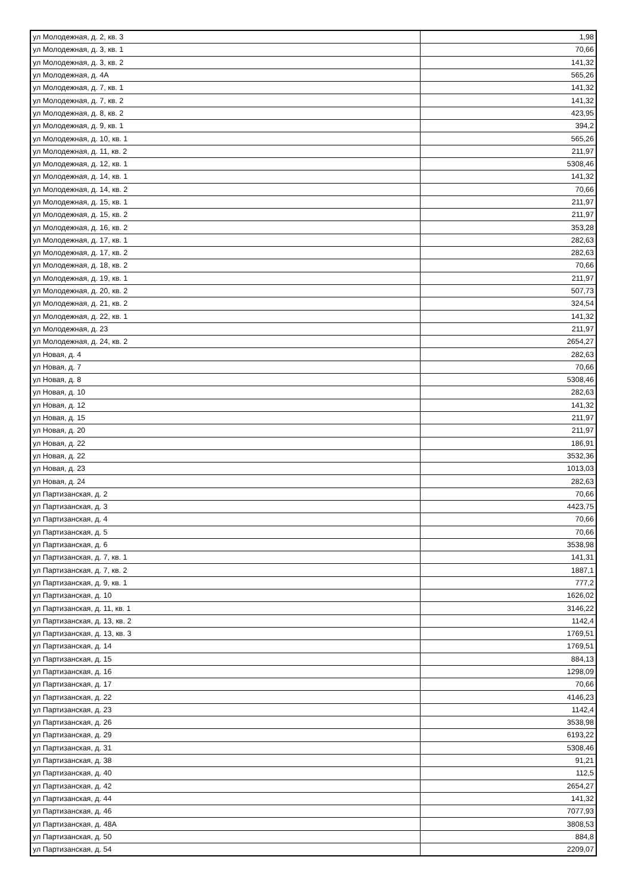| ул Молодежная, д. 2, кв. 3 | 1,98 |
| ул Молодежная, д. 3, кв. 1 | 70,66 |
| ул Молодежная, д. 3, кв. 2 | 141,32 |
| ул Молодежная, д. 4А | 565,26 |
| ул Молодежная, д. 7, кв. 1 | 141,32 |
| ул Молодежная, д. 7, кв. 2 | 141,32 |
| ул Молодежная, д. 8, кв. 2 | 423,95 |
| ул Молодежная, д. 9, кв. 1 | 394,2 |
| ул Молодежная, д. 10, кв. 1 | 565,26 |
| ул Молодежная, д. 11, кв. 2 | 211,97 |
| ул Молодежная, д. 12, кв. 1 | 5308,46 |
| ул Молодежная, д. 14, кв. 1 | 141,32 |
| ул Молодежная, д. 14, кв. 2 | 70,66 |
| ул Молодежная, д. 15, кв. 1 | 211,97 |
| ул Молодежная, д. 15, кв. 2 | 211,97 |
| ул Молодежная, д. 16, кв. 2 | 353,28 |
| ул Молодежная, д. 17, кв. 1 | 282,63 |
| ул Молодежная, д. 17, кв. 2 | 282,63 |
| ул Молодежная, д. 18, кв. 2 | 70,66 |
| ул Молодежная, д. 19, кв. 1 | 211,97 |
| ул Молодежная, д. 20, кв. 2 | 507,73 |
| ул Молодежная, д. 21, кв. 2 | 324,54 |
| ул Молодежная, д. 22, кв. 1 | 141,32 |
| ул Молодежная, д. 23 | 211,97 |
| ул Молодежная, д. 24, кв. 2 | 2654,27 |
| ул Новая, д. 4 | 282,63 |
| ул Новая, д. 7 | 70,66 |
| ул Новая, д. 8 | 5308,46 |
| ул Новая, д. 10 | 282,63 |
| ул Новая, д. 12 | 141,32 |
| ул Новая, д. 15 | 211,97 |
| ул Новая, д. 20 | 211,97 |
| ул Новая, д. 22 | 186,91 |
| ул Новая, д. 22 | 3532,36 |
| ул Новая, д. 23 | 1013,03 |
| ул Новая, д. 24 | 282,63 |
| ул Партизанская, д. 2 | 70,66 |
| ул Партизанская, д. 3 | 4423,75 |
| ул Партизанская, д. 4 | 70,66 |
| ул Партизанская, д. 5 | 70,66 |
| ул Партизанская, д. 6 | 3538,98 |
| ул Партизанская, д. 7, кв. 1 | 141,31 |
| ул Партизанская, д. 7, кв. 2 | 1887,1 |
| ул Партизанская, д. 9, кв. 1 | 777,2 |
| ул Партизанская, д. 10 | 1626,02 |
| ул Партизанская, д. 11, кв. 1 | 3146,22 |
| ул Партизанская, д. 13, кв. 2 | 1142,4 |
| ул Партизанская, д. 13, кв. 3 | 1769,51 |
| ул Партизанская, д. 14 | 1769,51 |
| ул Партизанская, д. 15 | 884,13 |
| ул Партизанская, д. 16 | 1298,09 |
| ул Партизанская, д. 17 | 70,66 |
| ул Партизанская, д. 22 | 4146,23 |
| ул Партизанская, д. 23 | 1142,4 |
| ул Партизанская, д. 26 | 3538,98 |
| ул Партизанская, д. 29 | 6193,22 |
| ул Партизанская, д. 31 | 5308,46 |
| ул Партизанская, д. 38 | 91,21 |
| ул Партизанская, д. 40 | 112,5 |
| ул Партизанская, д. 42 | 2654,27 |
| ул Партизанская, д. 44 | 141,32 |
| ул Партизанская, д. 46 | 7077,93 |
| ул Партизанская, д. 48А | 3808,53 |
| ул Партизанская, д. 50 | 884,8 |
| ул Партизанская, д. 54 | 2209,07 |